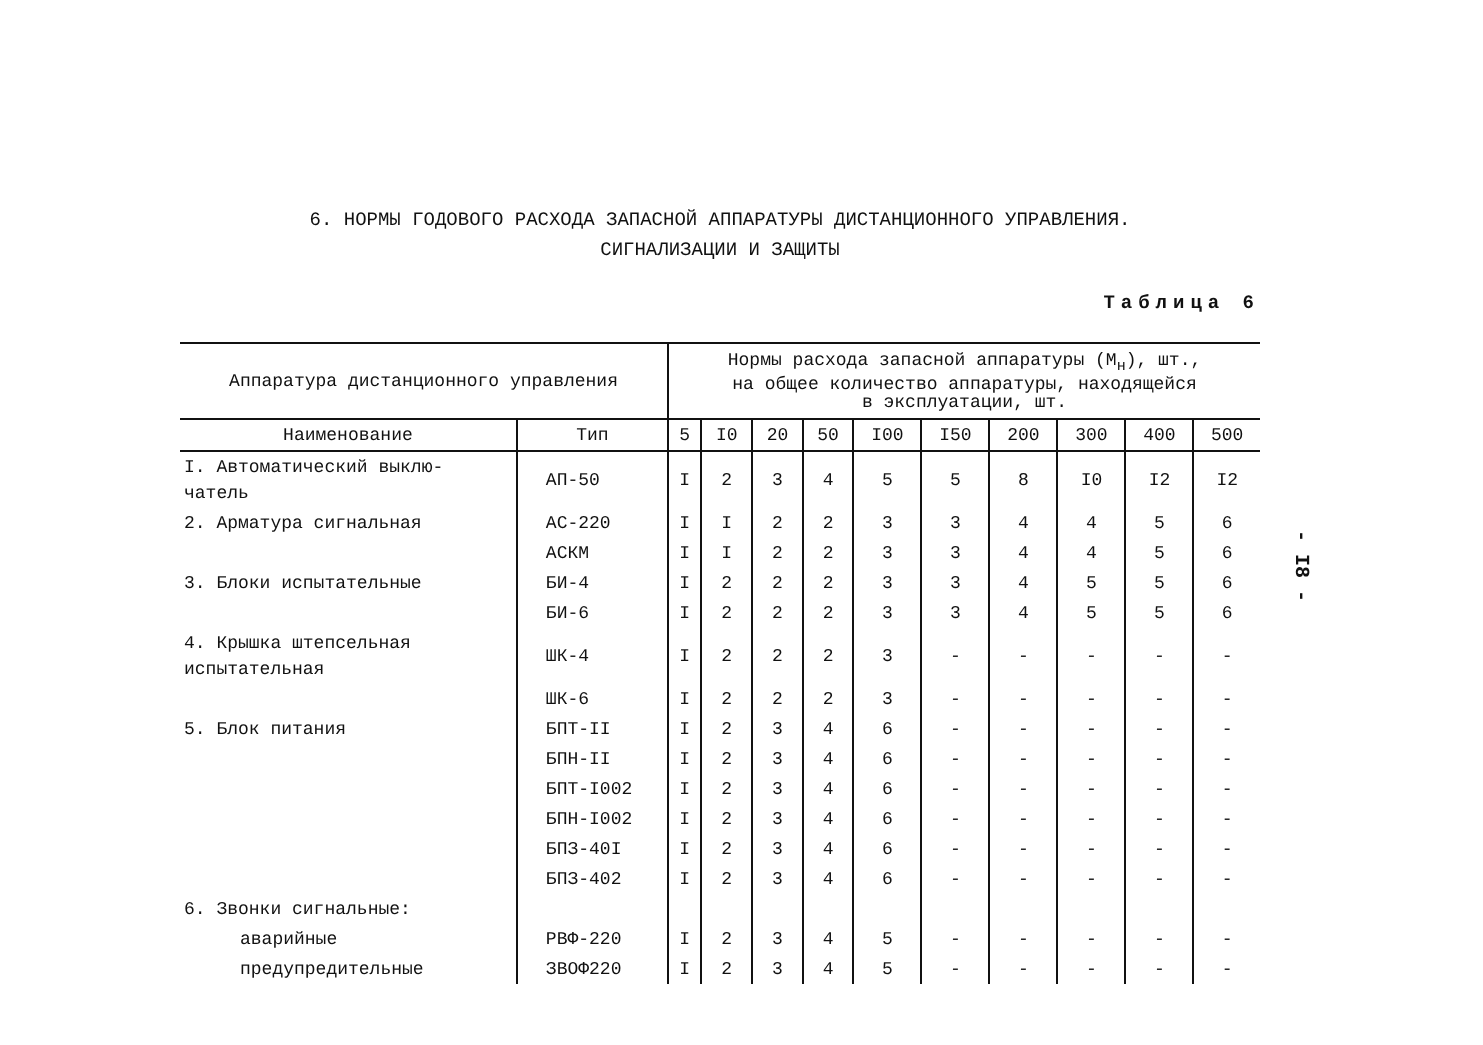6. НОРМЫ ГОДОВОГО РАСХОДА ЗАПАСНОЙ АППАРАТУРЫ ДИСТАНЦИОННОГО УПРАВЛЕНИЯ.
СИГНАЛИЗАЦИИ И ЗАЩИТЫ
Таблица 6
| Аппаратура дистанционного управления | | Нормы расхода запасной аппаратуры (М<sub>н</sub>), шт., на общее количество аппаратуры, находящейся в эксплуатации, шт. | | | | | | | | | |
| --- | --- | --- | --- | --- | --- | --- | --- | --- | --- | --- | --- |
| Наименование | Тип | 5 | I0 | 20 | 50 | I00 | I50 | 200 | 300 | 400 | 500 |
| I. Автоматический выклю- чатель | АП-50 | I | 2 | 3 | 4 | 5 | 5 | 8 | I0 | I2 | I2 |
| 2. Арматура сигнальная | АС-220 | I | I | 2 | 2 | 3 | 3 | 4 | 4 | 5 | 6 |
| | АСКМ | I | I | 2 | 2 | 3 | 3 | 4 | 4 | 5 | 6 |
| 3. Блоки испытательные | БИ-4 | I | 2 | 2 | 2 | 3 | 3 | 4 | 5 | 5 | 6 |
| | БИ-6 | I | 2 | 2 | 2 | 3 | 3 | 4 | 5 | 5 | 6 |
| 4. Крышка штепсельная испытательная | ШК-4 | I | 2 | 2 | 2 | 3 | - | - | - | - | - |
| | ШК-6 | I | 2 | 2 | 2 | 3 | - | - | - | - | - |
| 5. Блок питания | БПТ-II | I | 2 | 3 | 4 | 6 | - | - | - | - | - |
| | БПН-II | I | 2 | 3 | 4 | 6 | - | - | - | - | - |
| | БПТ-I002 | I | 2 | 3 | 4 | 6 | - | - | - | - | - |
| | БПН-I002 | I | 2 | 3 | 4 | 6 | - | - | - | - | - |
| | БПЗ-40I | I | 2 | 3 | 4 | 6 | - | - | - | - | - |
| | БПЗ-402 | I | 2 | 3 | 4 | 6 | - | - | - | - | - |
| 6. Звонки сигнальные: | | | | | | | | | | | |
| аварийные | РВФ-220 | I | 2 | 3 | 4 | 5 | - | - | - | - | - |
| предупредительные | ЗВОФ220 | I | 2 | 3 | 4 | 5 | - | - | - | - | - |
- I8 -